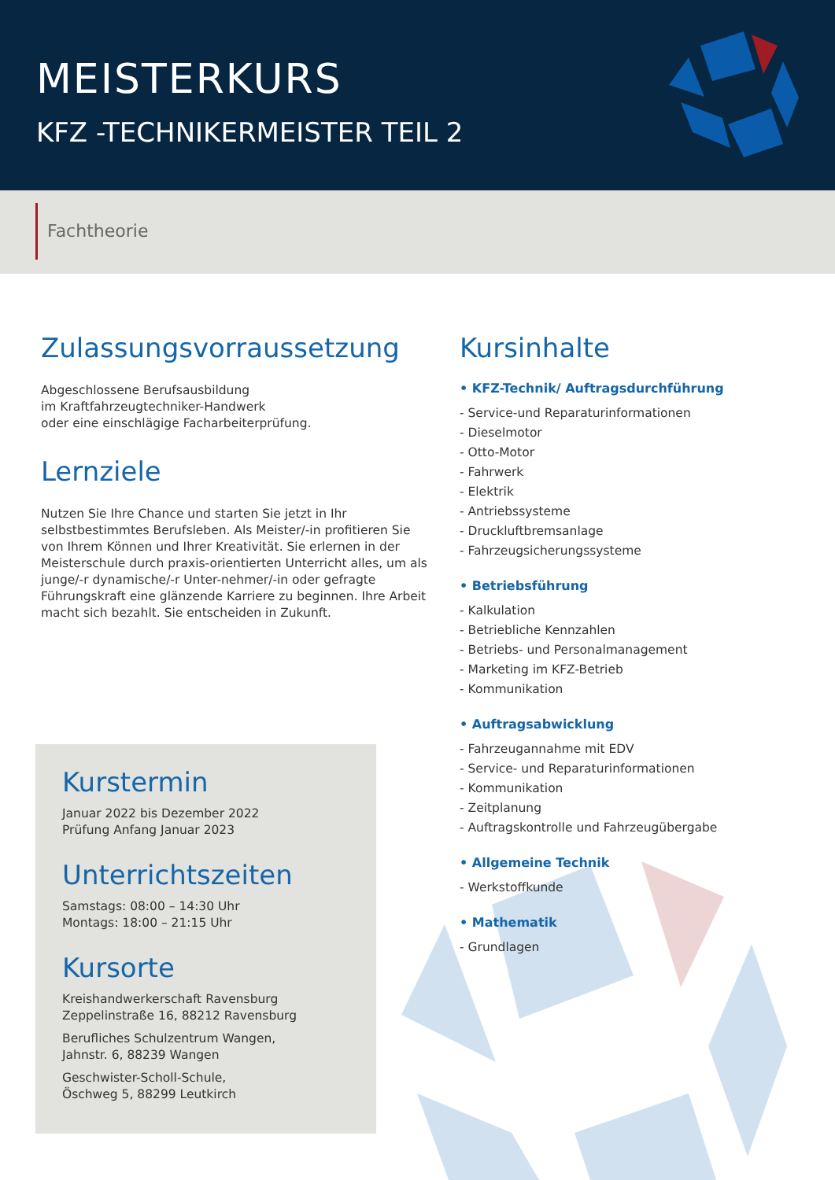MEISTERKURS
KFZ -TECHNIKERMEISTER TEIL 2
Fachtheorie
Zulassungsvorraussetzung
Abgeschlossene Berufsausbildung
im Kraftfahrzeugtechniker-Handwerk
oder eine einschlägige Facharbeiterprüfung.
Lernziele
Nutzen Sie Ihre Chance und starten Sie jetzt in Ihr selbstbestimmtes Berufsleben. Als Meister/-in profitieren Sie von Ihrem Können und Ihrer Kreativität. Sie erlernen in der Meisterschule durch praxis-orientierten Unterricht alles, um als junge/-r dynamische/-r Unter-nehmer/-in oder gefragte Führungskraft eine glänzende Karriere zu beginnen. Ihre Arbeit macht sich bezahlt. Sie entscheiden in Zukunft.
Kursinhalte
• KFZ-Technik/ Auftragsdurchführung
- Service-und Reparaturinformationen
- Dieselmotor
- Otto-Motor
- Fahrwerk
- Elektrik
- Antriebssysteme
- Druckluftbremsanlage
- Fahrzeugsicherungssysteme
• Betriebsführung
- Kalkulation
- Betriebliche Kennzahlen
- Betriebs- und Personalmanagement
- Marketing im KFZ-Betrieb
- Kommunikation
• Auftragsabwicklung
- Fahrzeugannahme mit EDV
- Service- und Reparaturinformationen
- Kommunikation
- Zeitplanung
- Auftragskontrolle und Fahrzeugübergabe
• Allgemeine Technik
- Werkstoffkunde
• Mathematik
- Grundlagen
Kurstermin
Januar 2022 bis Dezember 2022
Prüfung Anfang Januar 2023
Unterrichtszeiten
Samstags: 08:00 – 14:30 Uhr
Montags: 18:00 – 21:15 Uhr
Kursorte
Kreishandwerkerschaft Ravensburg
Zeppelinstraße 16, 88212 Ravensburg
Berufliches Schulzentrum Wangen,
Jahnstr. 6, 88239 Wangen
Geschwister-Scholl-Schule,
Öschweg 5, 88299 Leutkirch